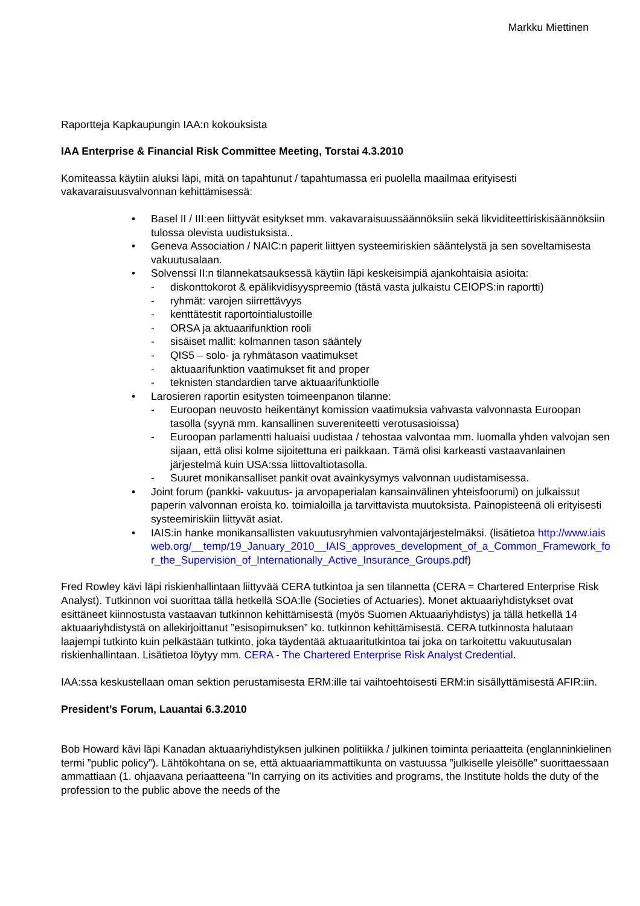Markku Miettinen
Raportteja Kapkaupungin IAA:n kokouksista
IAA Enterprise & Financial Risk Committee Meeting, Torstai 4.3.2010
Komiteassa käytiin aluksi läpi, mitä on tapahtunut / tapahtumassa eri puolella maailmaa erityisesti vakavaraisuusvalvonnan kehittämisessä:
• Basel II / III:een liittyvät esitykset mm. vakavaraisuussäännöksiin sekä likviditeettiriskisäännöksiin tulossa olevista uudistuksista..
• Geneva Association / NAIC:n paperit liittyen systeemiriskien sääntelystä ja sen soveltamisesta vakuutusalaan.
• Solvenssi II:n tilannekatsauksessä käytiin läpi keskeisimpiä ajankohtaisia asioita:
- diskonttokorot & epälikvidisyyspreemio (tästä vasta julkaistu CEIOPS:in raportti)
- ryhmät: varojen siirrettävyys
- kenttätestit raportointialustoille
- ORSA ja aktuaarifunktion rooli
- sisäiset mallit: kolmannen tason sääntely
- QIS5 – solo- ja ryhmätason vaatimukset
- aktuaarifunktion vaatimukset fit and proper
- teknisten standardien tarve aktuaarifunktiolle
• Larosieren raportin esitysten toimeenpanon tilanne:
- Euroopan neuvosto heikentänyt komission vaatimuksia vahvasta valvonnasta Euroopan tasolla (syynä mm. kansallinen suvereniteetti verotusasioissa)
- Euroopan parlamentti haluaisi uudistaa / tehostaa valvontaa mm. luomalla yhden valvojan sen sijaan, että olisi kolme sijoitettuna eri paikkaan. Tämä olisi karkeasti vastaavanlainen järjestelmä kuin USA:ssa liittovaltiotasolla.
- Suuret monikansalliset pankit ovat avainkysymys valvonnan uudistamisessa.
• Joint forum (pankki- vakuutus- ja arvopaperialan kansainvälinen yhteisfoorumi) on julkaissut paperin valvonnan eroista ko. toimialoilla ja tarvittavista muutoksista. Painopisteenä oli erityisesti systeemiriskiin liittyvät asiat.
• IAIS:in hanke monikansallisten vakuutusryhmien valvontajärjestelmäksi. (lisätietoa http://www.iaisweb.org/__temp/19_January_2010__IAIS_approves_development_of_a_Common_Framework_for_the_Supervision_of_Internationally_Active_Insurance_Groups.pdf)
Fred Rowley kävi läpi riskienhallintaan liittyvää CERA tutkintoa ja sen tilannetta (CERA = Chartered Enterprise Risk Analyst). Tutkinnon voi suorittaa tällä hetkellä SOA:lle (Societies of Actuaries). Monet aktuaariyhdistykset ovat esittäneet kiinnostusta vastaavan tutkinnon kehittämisestä (myös Suomen Aktuaariyhdistys) ja tällä hetkellä 14 aktuaariyhdistystä on allekirjoittanut ”esisopimuksen” ko. tutkinnon kehittämisestä. CERA tutkinnosta halutaan laajempi tutkinto kuin pelkästään tutkinto, joka täydentää aktuaaritutkintoa tai joka on tarkoitettu vakuutusalan riskienhallintaan. Lisätietoa löytyy mm. CERA - The Chartered Enterprise Risk Analyst Credential.
IAA:ssa keskustellaan oman sektion perustamisesta ERM:ille tai vaihtoehtoisesti ERM:in sisällyttämisestä AFIR:iin.
President’s Forum, Lauantai 6.3.2010
Bob Howard kävi läpi Kanadan aktuaariyhdistyksen julkinen politiikka / julkinen toiminta periaatteita (englanninkielinen termi ”public policy”). Lähtökohtana on se, että aktuaariammattikunta on vastuussa ”julkiselle yleisölle” suorittaessaan ammattiaan (1. ohjaavana periaatteena ”In carrying on its activities and programs, the Institute holds the duty of the profession to the public above the needs of the